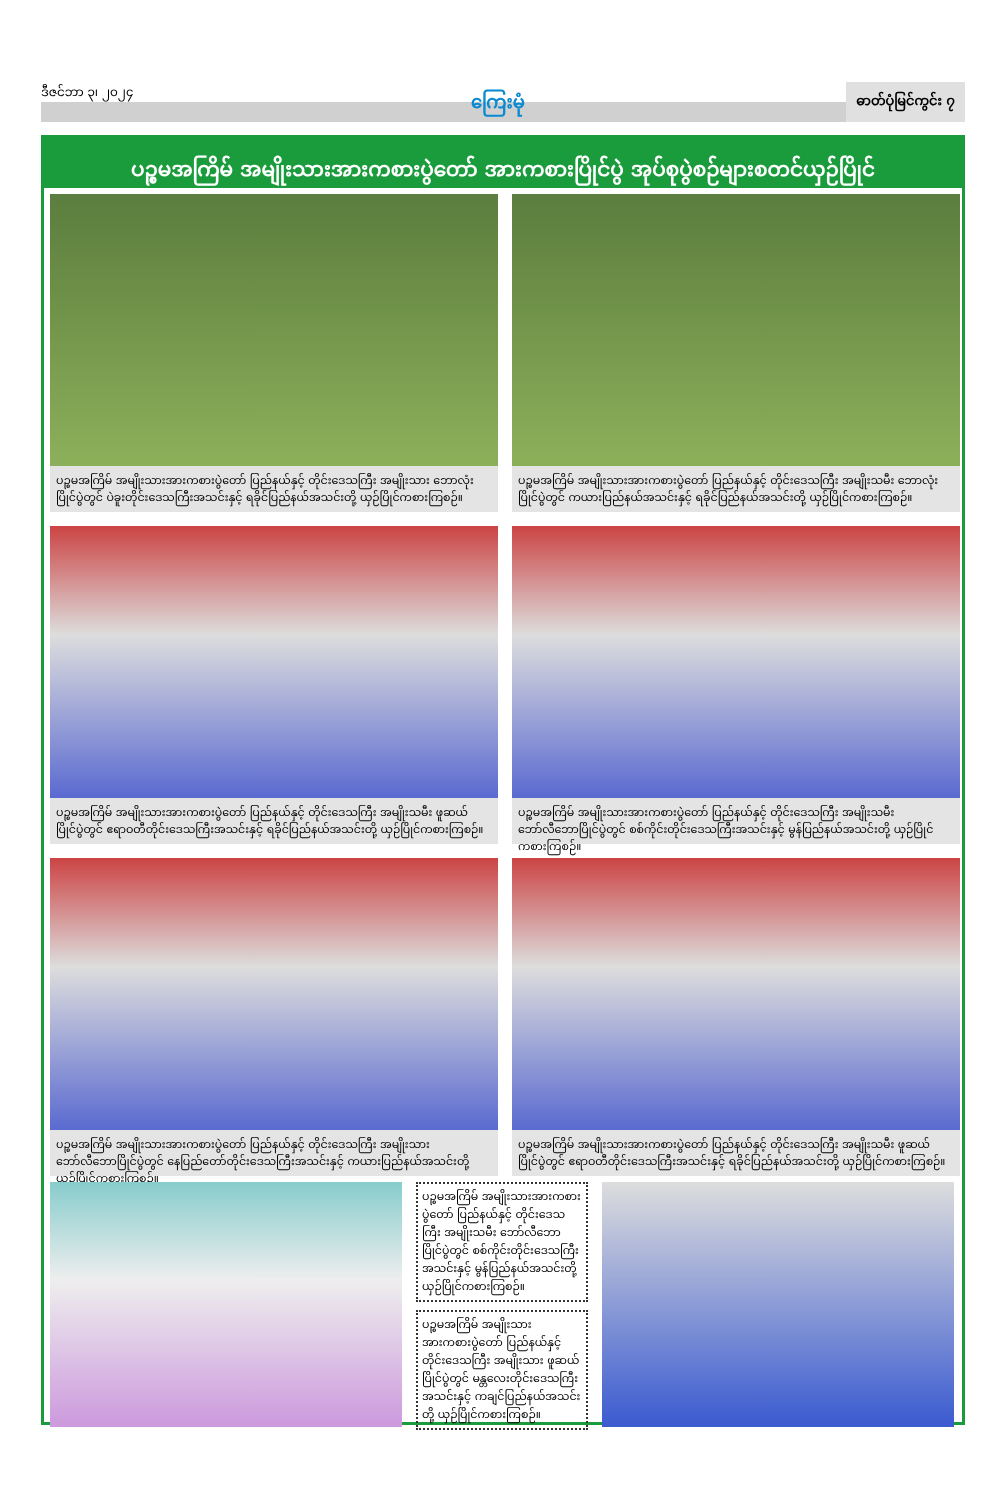ဒီဇင်ဘာ ၃၊ ၂၀၂၄ ကြေးမုံ ဓာတ်ပုံမြင်ကွင်း ၇
ပဉ္စမအကြိမ် အမျိုးသားအားကစားပွဲတော် အားကစားပြိုင်ပွဲ အုပ်စုပွဲစဉ်များစတင်ယှဉ်ပြိုင်
ပဉ္စမအကြိမ် အမျိုးသားအားကစားပွဲတော် ပြည်နယ်နှင့် တိုင်းဒေသကြီး အမျိုးသား ဘောလုံးပြိုင်ပွဲတွင် ပဲခူးတိုင်းဒေသကြီးအသင်းနှင့် ရခိုင်ပြည်နယ်အသင်းတို့ ယှဉ်ပြိုင်ကစားကြစဉ်။
ပဉ္စမအကြိမ် အမျိုးသားအားကစားပွဲတော် ပြည်နယ်နှင့် တိုင်းဒေသကြီး အမျိုးသမီး ဘောလုံးပြိုင်ပွဲတွင် ကယားပြည်နယ်အသင်းနှင့် ရခိုင်ပြည်နယ်အသင်းတို့ ယှဉ်ပြိုင်ကစားကြစဉ်။
ပဉ္စမအကြိမ် အမျိုးသားအားကစားပွဲတော် ပြည်နယ်နှင့် တိုင်းဒေသကြီး အမျိုးသမီး ဖူဆယ်ပြိုင်ပွဲတွင် ဧရာဝတီတိုင်းဒေသကြီးအသင်းနှင့် ရခိုင်ပြည်နယ်အသင်းတို့ ယှဉ်ပြိုင်ကစားကြစဉ်။
ပဉ္စမအကြိမ် အမျိုးသားအားကစားပွဲတော် ပြည်နယ်နှင့် တိုင်းဒေသကြီး အမျိုးသမီး ဘော်လီဘောပြိုင်ပွဲတွင် စစ်ကိုင်းတိုင်းဒေသကြီးအသင်းနှင့် မွန်ပြည်နယ်အသင်းတို့ ယှဉ်ပြိုင်ကစားကြစဉ်။
ပဉ္စမအကြိမ် အမျိုးသားအားကစားပွဲတော် ပြည်နယ်နှင့် တိုင်းဒေသကြီး အမျိုးသား ဘော်လီဘောပြိုင်ပွဲတွင် နေပြည်တော်တိုင်းဒေသကြီးအသင်းနှင့် ကယားပြည်နယ်အသင်းတို့ ယှဉ်ပြိုင်ကစားကြစဉ်။
ပဉ္စမအကြိမ် အမျိုးသားအားကစားပွဲတော် ပြည်နယ်နှင့် တိုင်းဒေသကြီး အမျိုးသမီး ဖူဆယ်ပြိုင်ပွဲတွင် ဧရာဝတီတိုင်းဒေသကြီးအသင်းနှင့် ရခိုင်ပြည်နယ်အသင်းတို့ ယှဉ်ပြိုင်ကစားကြစဉ်။
ပဉ္စမအကြိမ် အမျိုးသားအားကစားပွဲတော် ပြည်နယ်နှင့် တိုင်းဒေသကြီး အမျိုးသမီး ဘော်လီဘောပြိုင်ပွဲတွင် စစ်ကိုင်းတိုင်းဒေသကြီးအသင်းနှင့် မွန်ပြည်နယ်အသင်းတို့ ယှဉ်ပြိုင်ကစားကြစဉ်။
ပဉ္စမအကြိမ် အမျိုးသား အားကစားပွဲတော် ပြည်နယ်နှင့် တိုင်းဒေသကြီး အမျိုးသား ဖူဆယ်ပြိုင်ပွဲတွင် မန္တလေးတိုင်းဒေသကြီးအသင်းနှင့် ကချင်ပြည်နယ်အသင်းတို့ ယှဉ်ပြိုင်ကစားကြစဉ်။